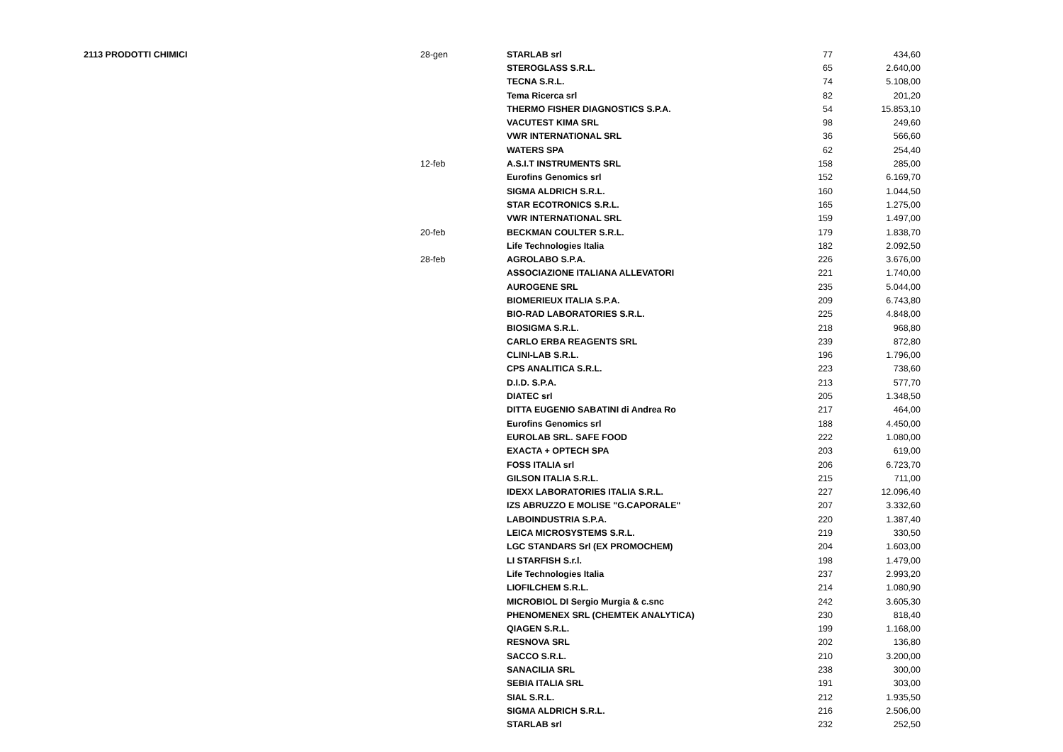| 2113 PRODOTTI CHIMICI | 28-gen | STARLAB srl | 77 | 434,60 |
| | | STEROGLASS S.R.L. | 65 | 2.640,00 |
| | | TECNA S.R.L. | 74 | 5.108,00 |
| | | Tema Ricerca srl | 82 | 201,20 |
| | | THERMO FISHER DIAGNOSTICS S.P.A. | 54 | 15.853,10 |
| | | VACUTEST KIMA SRL | 98 | 249,60 |
| | | VWR INTERNATIONAL SRL | 36 | 566,60 |
| | | WATERS SPA | 62 | 254,40 |
| | 12-feb | A.S.I.T INSTRUMENTS SRL | 158 | 285,00 |
| | | Eurofins Genomics srl | 152 | 6.169,70 |
| | | SIGMA ALDRICH S.R.L. | 160 | 1.044,50 |
| | | STAR ECOTRONICS S.R.L. | 165 | 1.275,00 |
| | | VWR INTERNATIONAL SRL | 159 | 1.497,00 |
| | 20-feb | BECKMAN COULTER S.R.L. | 179 | 1.838,70 |
| | | Life Technologies Italia | 182 | 2.092,50 |
| | 28-feb | AGROLABO S.P.A. | 226 | 3.676,00 |
| | | ASSOCIAZIONE ITALIANA ALLEVATORI | 221 | 1.740,00 |
| | | AUROGENE SRL | 235 | 5.044,00 |
| | | BIOMERIEUX ITALIA S.P.A. | 209 | 6.743,80 |
| | | BIO-RAD LABORATORIES S.R.L. | 225 | 4.848,00 |
| | | BIOSIGMA S.R.L. | 218 | 968,80 |
| | | CARLO ERBA REAGENTS SRL | 239 | 872,80 |
| | | CLINI-LAB S.R.L. | 196 | 1.796,00 |
| | | CPS ANALITICA S.R.L. | 223 | 738,60 |
| | | D.I.D. S.P.A. | 213 | 577,70 |
| | | DIATEC srl | 205 | 1.348,50 |
| | | DITTA EUGENIO SABATINI di Andrea Ro | 217 | 464,00 |
| | | Eurofins Genomics srl | 188 | 4.450,00 |
| | | EUROLAB SRL. SAFE FOOD | 222 | 1.080,00 |
| | | EXACTA + OPTECH SPA | 203 | 619,00 |
| | | FOSS ITALIA srl | 206 | 6.723,70 |
| | | GILSON ITALIA S.R.L. | 215 | 711,00 |
| | | IDEXX LABORATORIES ITALIA S.R.L. | 227 | 12.096,40 |
| | | IZS ABRUZZO E MOLISE "G.CAPORALE" | 207 | 3.332,60 |
| | | LABOINDUSTRIA S.P.A. | 220 | 1.387,40 |
| | | LEICA MICROSYSTEMS S.R.L. | 219 | 330,50 |
| | | LGC STANDARS Srl (EX PROMOCHEM) | 204 | 1.603,00 |
| | | LI STARFISH S.r.l. | 198 | 1.479,00 |
| | | Life Technologies Italia | 237 | 2.993,20 |
| | | LIOFILCHEM S.R.L. | 214 | 1.080,90 |
| | | MICROBIOL DI Sergio Murgia & c.snc | 242 | 3.605,30 |
| | | PHENOMENEX SRL (CHEMTEK ANALYTICA) | 230 | 818,40 |
| | | QIAGEN S.R.L. | 199 | 1.168,00 |
| | | RESNOVA SRL | 202 | 136,80 |
| | | SACCO S.R.L. | 210 | 3.200,00 |
| | | SANACILIA SRL | 238 | 300,00 |
| | | SEBIA ITALIA SRL | 191 | 303,00 |
| | | SIAL S.R.L. | 212 | 1.935,50 |
| | | SIGMA ALDRICH S.R.L. | 216 | 2.506,00 |
| | | STARLAB srl | 232 | 252,50 |